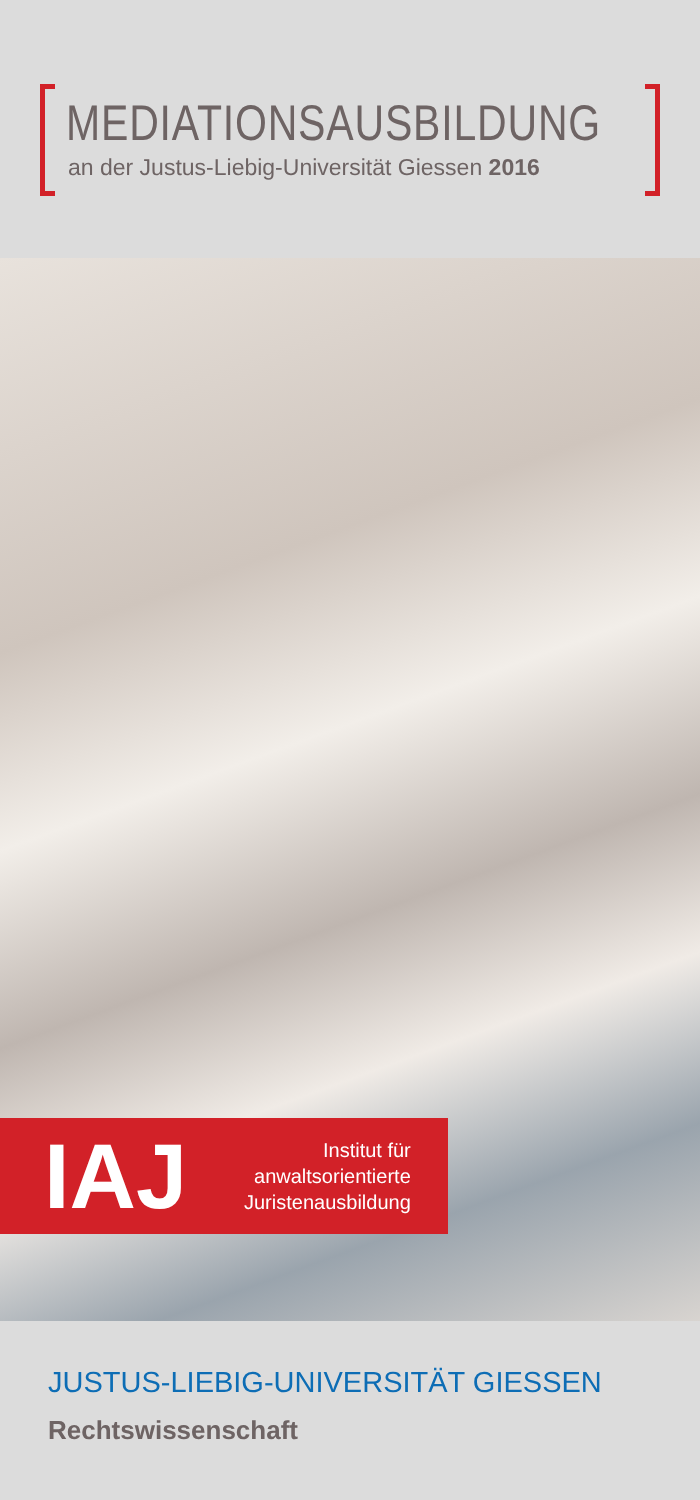MEDIATIONSAUSBILDUNG
an der Justus-Liebig-Universität Giessen 2016
IAJ
Institut für
anwaltsorientierte
Juristenausbildung
JUSTUS-LIEBIG-UNIVERSITÄT GIESSEN
Rechtswissenschaft